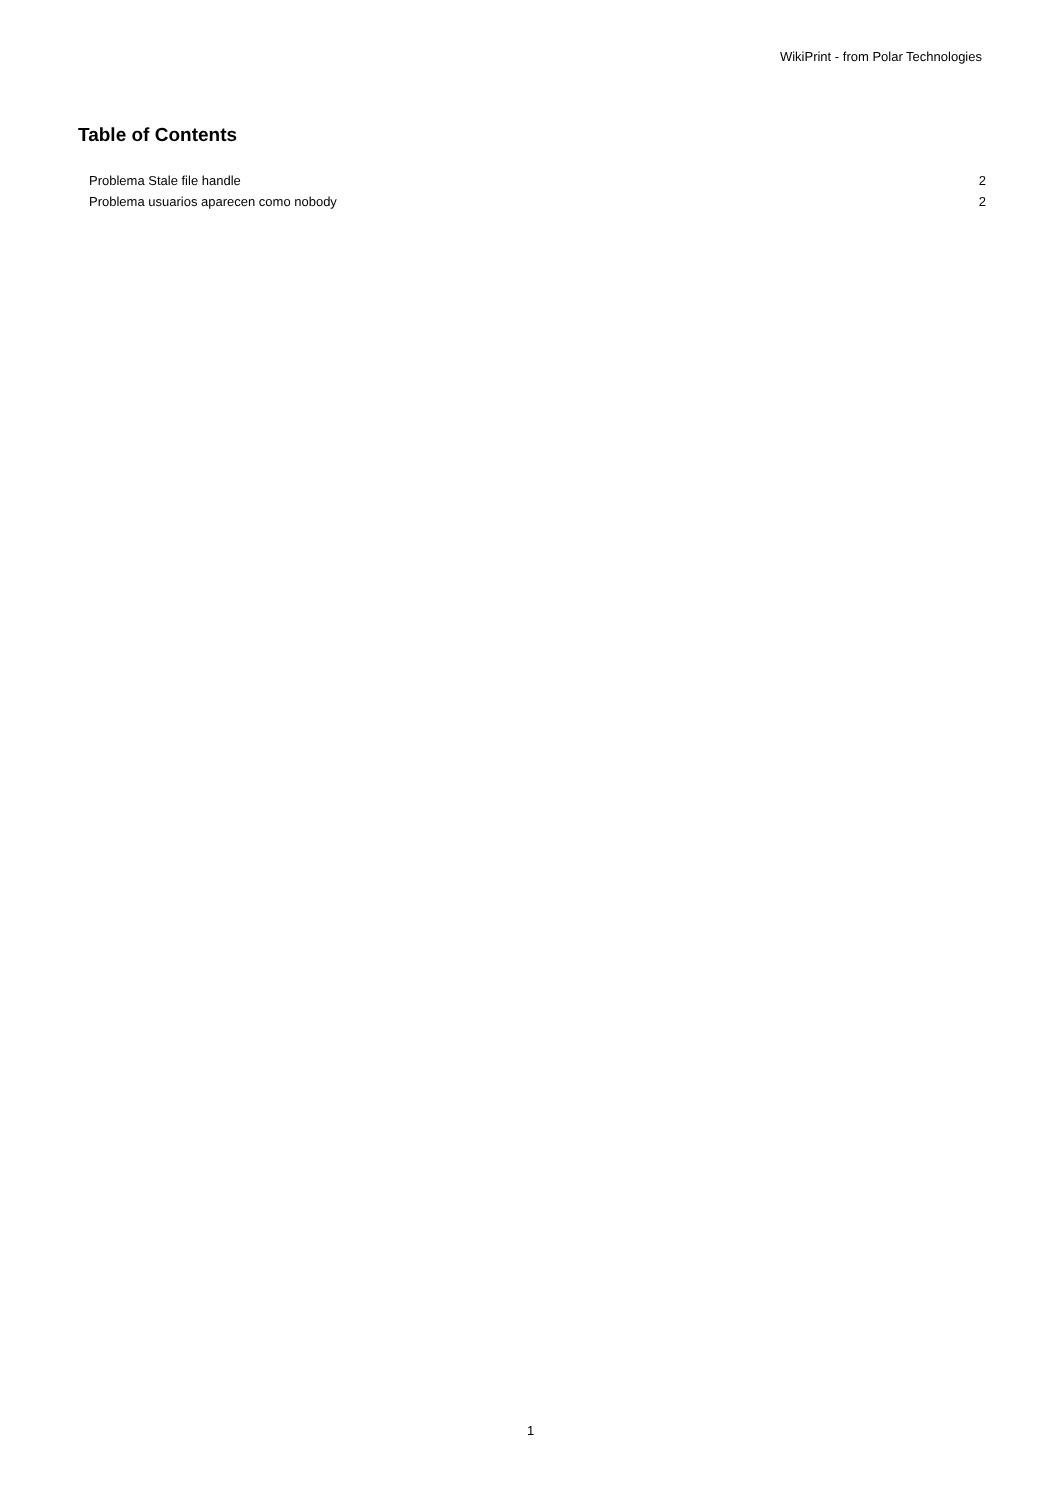WikiPrint - from Polar Technologies
Table of Contents
Problema Stale file handle 2
Problema usuarios aparecen como nobody 2
1